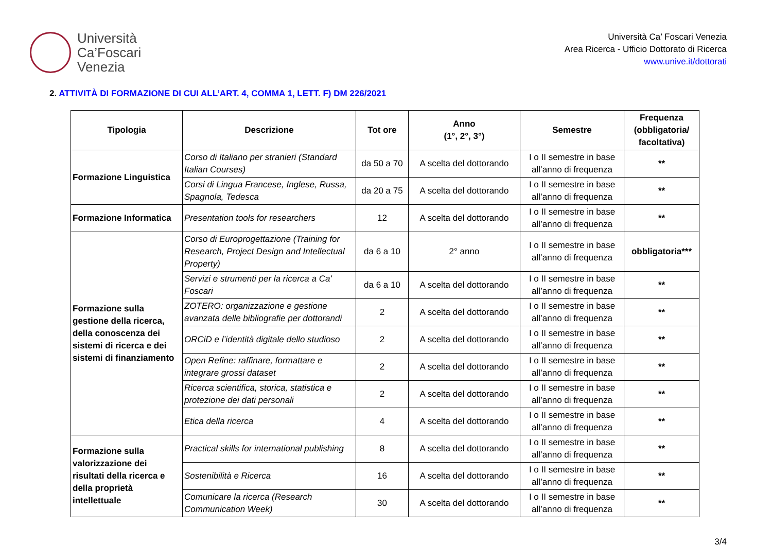Università
Ca’Foscari
Venezia
Università Ca’ Foscari Venezia
Area Ricerca - Ufficio Dottorato di Ricerca
www.unive.it/dottorati
2. ATTIVITÀ DI FORMAZIONE DI CUI ALL’ART. 4, COMMA 1, LETT. F) DM 226/2021
| Tipologia | Descrizione | Tot ore | Anno (1°, 2°, 3°) | Semestre | Frequenza (obbligatoria/ facoltativa) |
| --- | --- | --- | --- | --- | --- |
| Formazione Linguistica | Corso di Italiano per stranieri (Standard Italian Courses) | da 50 a 70 | A scelta del dottorando | I o II semestre in base all’anno di frequenza | ** |
| | Corsi di Lingua Francese, Inglese, Russa, Spagnola, Tedesca | da 20 a 75 | A scelta del dottorando | I o II semestre in base all’anno di frequenza | ** |
| Formazione Informatica | Presentation tools for researchers | 12 | A scelta del dottorando | I o II semestre in base all’anno di frequenza | ** |
| Formazione sulla gestione della ricerca, della conoscenza dei sistemi di ricerca e dei sistemi di finanziamento | Corso di Europrogettazione (Training for Research, Project Design and Intellectual Property) | da 6 a 10 | 2° anno | I o II semestre in base all’anno di frequenza | obbligatoria*** |
| | Servizi e strumenti per la ricerca a Ca' Foscari | da 6 a 10 | A scelta del dottorando | I o II semestre in base all’anno di frequenza | ** |
| | ZOTERO: organizzazione e gestione avanzata delle bibliografie per dottorandi | 2 | A scelta del dottorando | I o II semestre in base all’anno di frequenza | ** |
| | ORCiD e l’identità digitale dello studioso | 2 | A scelta del dottorando | I o II semestre in base all’anno di frequenza | ** |
| | Open Refine: raffinare, formattare e integrare grossi dataset | 2 | A scelta del dottorando | I o II semestre in base all’anno di frequenza | ** |
| | Ricerca scientifica, storica, statistica e protezione dei dati personali | 2 | A scelta del dottorando | I o II semestre in base all’anno di frequenza | ** |
| | Etica della ricerca | 4 | A scelta del dottorando | I o II semestre in base all’anno di frequenza | ** |
| Formazione sulla valorizzazione dei risultati della ricerca e della proprietà intellettuale | Practical skills for international publishing | 8 | A scelta del dottorando | I o II semestre in base all’anno di frequenza | ** |
| | Sostenibilità e Ricerca | 16 | A scelta del dottorando | I o II semestre in base all’anno di frequenza | ** |
| | Comunicare la ricerca (Research Communication Week) | 30 | A scelta del dottorando | I o II semestre in base all’anno di frequenza | ** |
3/4